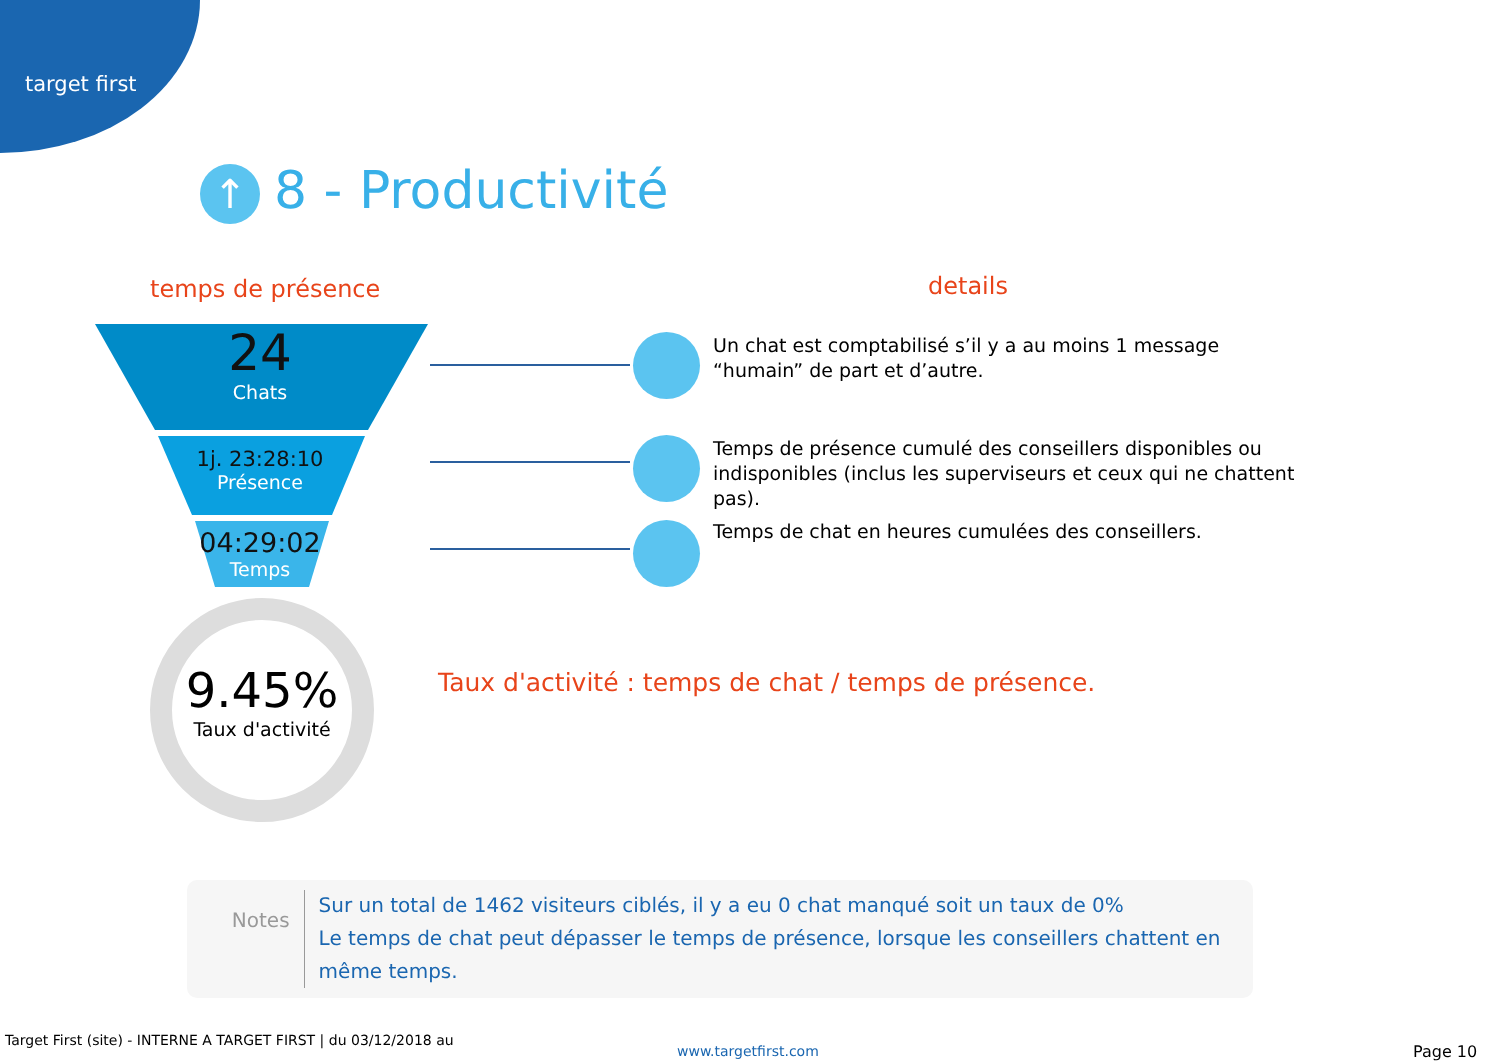target first
↑ 8 - Productivité
temps de présence details
24
Chats
1j. 23:28:10
Présence
04:29:02
Temps
Un chat est comptabilisé s’il y a au moins 1 message “humain” de part et d’autre.
Temps de présence cumulé des conseillers disponibles ou indisponibles (inclus les superviseurs et ceux qui ne chattent pas).
Temps de chat en heures cumulées des conseillers.
9.45%
Taux d'activité
Taux d'activité : temps de chat / temps de présence.
Notes
Sur un total de 1462 visiteurs ciblés, il y a eu 0 chat manqué soit un taux de 0%
Le temps de chat peut dépasser le temps de présence, lorsque les conseillers chattent en même temps.
Target First (site) - INTERNE A TARGET FIRST | du 03/12/2018 au
www.targetfirst.com Page 10